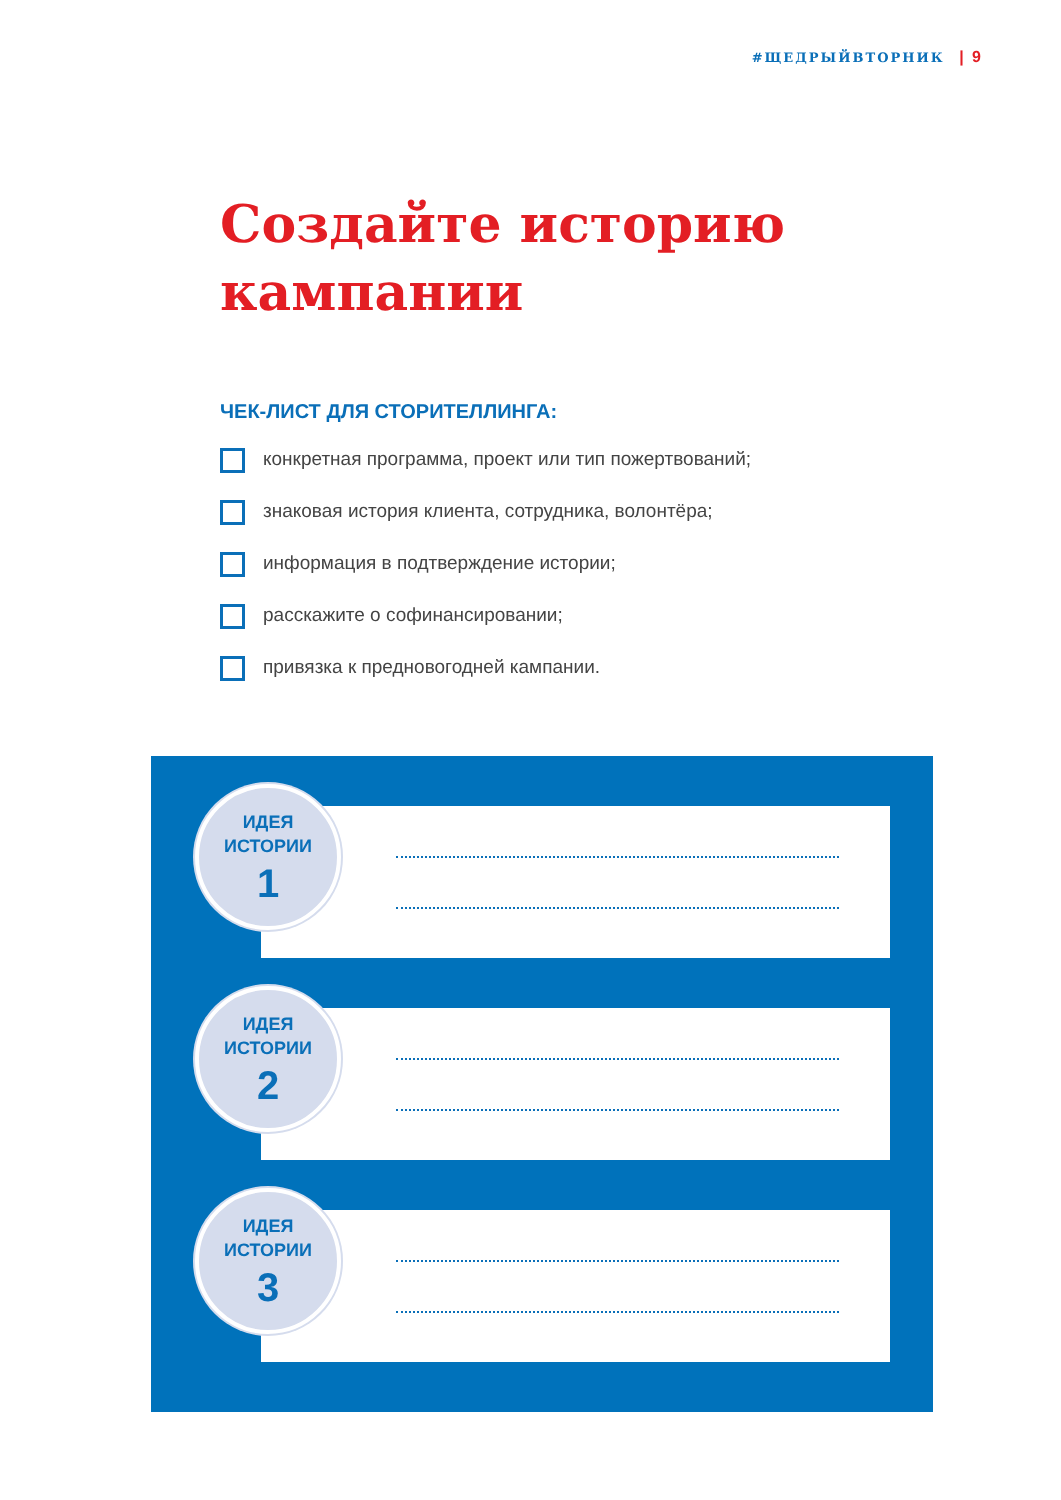#ЩЕДРЫЙВТОРНИК | 9
Создайте историю
кампании
ЧЕК-ЛИСТ ДЛЯ СТОРИТЕЛЛИНГА:
конкретная программа, проект или тип пожертвований;
знаковая история клиента, сотрудника, волонтёра;
информация в подтверждение истории;
расскажите о софинансировании;
привязка к предновогодней кампании.
ИДЕЯ
ИСТОРИИ
1
ИДЕЯ
ИСТОРИИ
2
ИДЕЯ
ИСТОРИИ
3